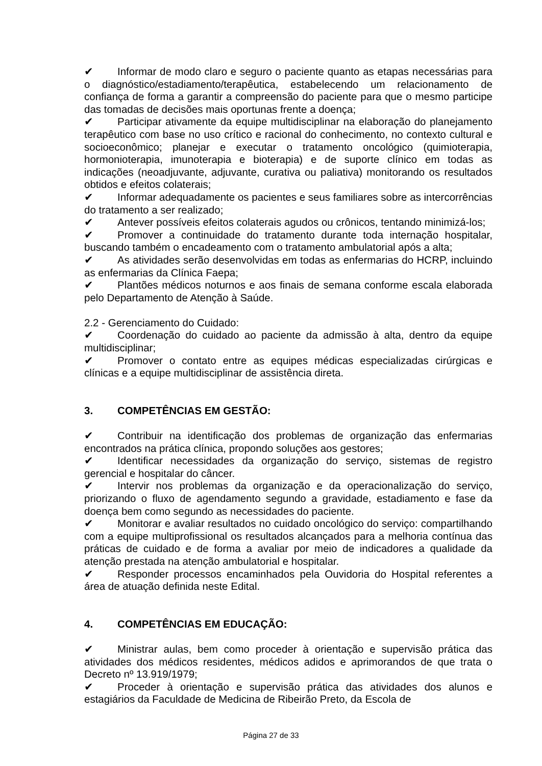✔ Informar de modo claro e seguro o paciente quanto as etapas necessárias para o diagnóstico/estadiamento/terapêutica, estabelecendo um relacionamento de confiança de forma a garantir a compreensão do paciente para que o mesmo participe das tomadas de decisões mais oportunas frente a doença;
✔ Participar ativamente da equipe multidisciplinar na elaboração do planejamento terapêutico com base no uso crítico e racional do conhecimento, no contexto cultural e socioeconômico; planejar e executar o tratamento oncológico (quimioterapia, hormonioterapia, imunoterapia e bioterapia) e de suporte clínico em todas as indicações (neoadjuvante, adjuvante, curativa ou paliativa) monitorando os resultados obtidos e efeitos colaterais;
✔ Informar adequadamente os pacientes e seus familiares sobre as intercorrências do tratamento a ser realizado;
✔ Antever possíveis efeitos colaterais agudos ou crônicos, tentando minimizá-los;
✔ Promover a continuidade do tratamento durante toda internação hospitalar, buscando também o encadeamento com o tratamento ambulatorial após a alta;
✔ As atividades serão desenvolvidas em todas as enfermarias do HCRP, incluindo as enfermarias da Clínica Faepa;
✔ Plantões médicos noturnos e aos finais de semana conforme escala elaborada pelo Departamento de Atenção à Saúde.
2.2 - Gerenciamento do Cuidado:
✔ Coordenação do cuidado ao paciente da admissão à alta, dentro da equipe multidisciplinar;
✔ Promover o contato entre as equipes médicas especializadas cirúrgicas e clínicas e a equipe multidisciplinar de assistência direta.
3. COMPETÊNCIAS EM GESTÃO:
✔ Contribuir na identificação dos problemas de organização das enfermarias encontrados na prática clínica, propondo soluções aos gestores;
✔ Identificar necessidades da organização do serviço, sistemas de registro gerencial e hospitalar do câncer.
✔ Intervir nos problemas da organização e da operacionalização do serviço, priorizando o fluxo de agendamento segundo a gravidade, estadiamento e fase da doença bem como segundo as necessidades do paciente.
✔ Monitorar e avaliar resultados no cuidado oncológico do serviço: compartilhando com a equipe multiprofissional os resultados alcançados para a melhoria contínua das práticas de cuidado e de forma a avaliar por meio de indicadores a qualidade da atenção prestada na atenção ambulatorial e hospitalar.
✔ Responder processos encaminhados pela Ouvidoria do Hospital referentes a área de atuação definida neste Edital.
4. COMPETÊNCIAS EM EDUCAÇÃO:
✔ Ministrar aulas, bem como proceder à orientação e supervisão prática das atividades dos médicos residentes, médicos adidos e aprimorandos de que trata o Decreto nº 13.919/1979;
✔ Proceder à orientação e supervisão prática das atividades dos alunos e estagiários da Faculdade de Medicina de Ribeirão Preto, da Escola de
Página 27 de 33